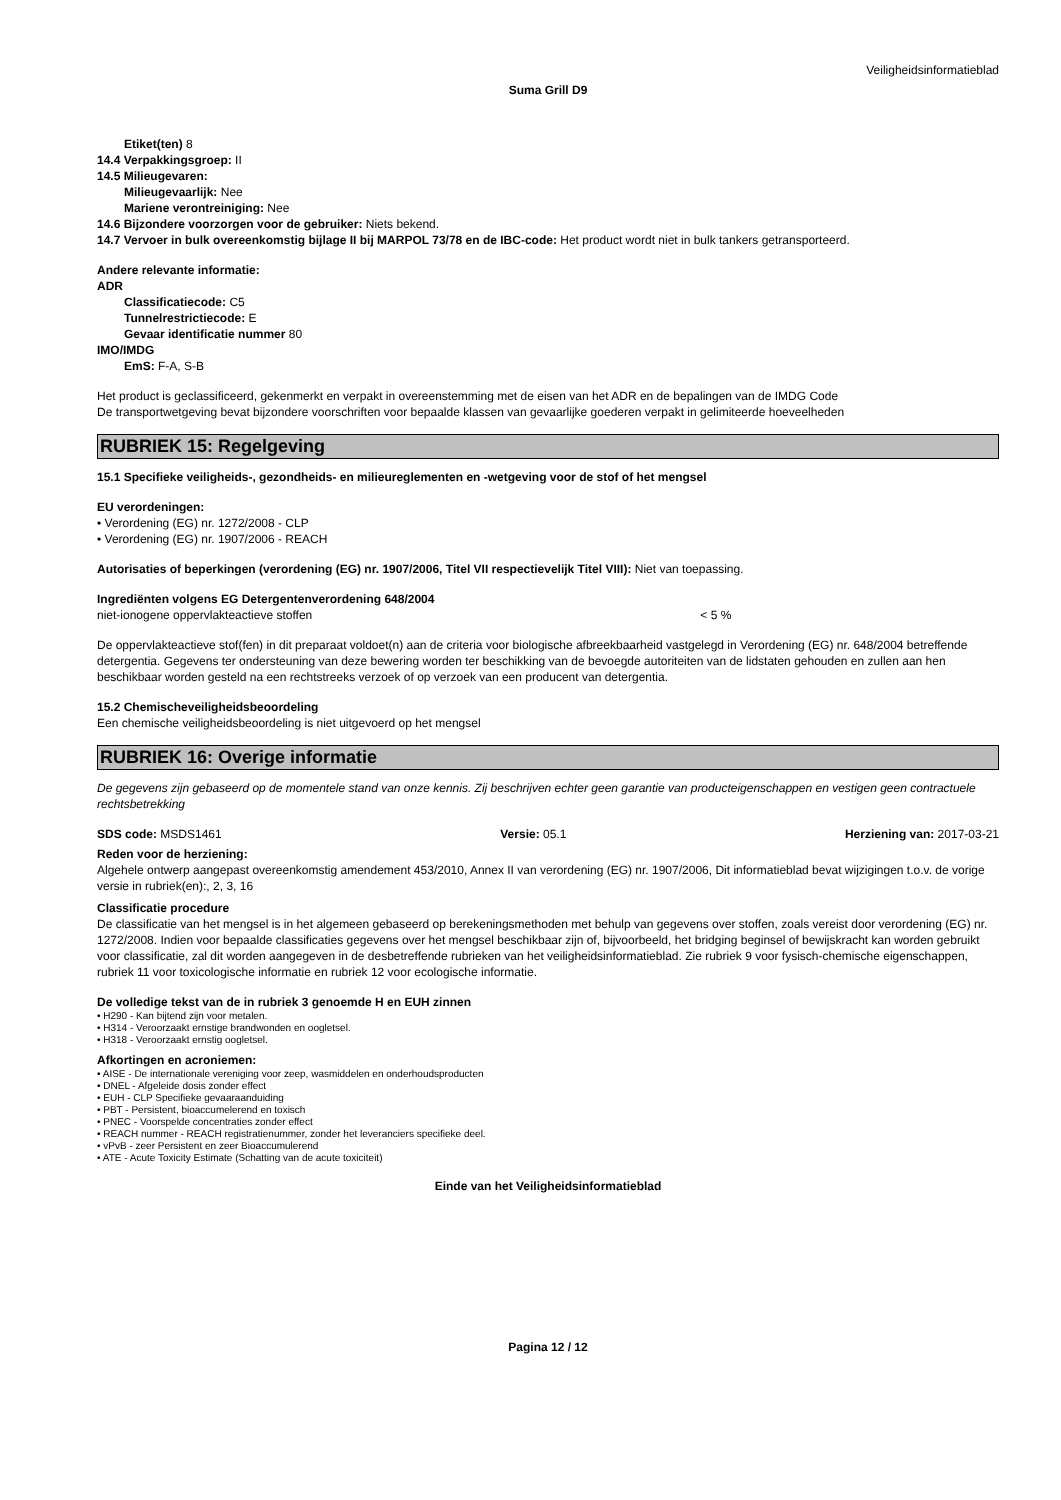Veiligheidsinformatieblad
Suma Grill D9
Etiket(ten) 8
14.4 Verpakkingsgroep: II
14.5 Milieugevaren:
Milieugevaarlijk: Nee
Mariene verontreiniging: Nee
14.6 Bijzondere voorzorgen voor de gebruiker: Niets bekend.
14.7 Vervoer in bulk overeenkomstig bijlage II bij MARPOL 73/78 en de IBC-code: Het product wordt niet in bulk tankers getransporteerd.
Andere relevante informatie:
ADR
Classificatiecode: C5
Tunnelrestrictiecode: E
Gevaar identificatie nummer 80
IMO/IMDG
EmS: F-A, S-B
Het product is geclassificeerd, gekenmerkt en verpakt in overeenstemming met de eisen van het ADR en de bepalingen van de IMDG Code
De transportwetgeving bevat bijzondere voorschriften voor bepaalde klassen van gevaarlijke goederen verpakt in gelimiteerde hoeveelheden
RUBRIEK 15: Regelgeving
15.1 Specifieke veiligheids-, gezondheids- en milieureglementen en -wetgeving voor de stof of het mengsel
EU verordeningen:
• Verordening (EG) nr. 1272/2008 - CLP
• Verordening (EG) nr. 1907/2006 - REACH
Autorisaties of beperkingen (verordening (EG) nr. 1907/2006, Titel VII respectievelijk Titel VIII): Niet van toepassing.
Ingrediënten volgens EG Detergentenverordening 648/2004
niet-ionogene oppervlakteactieve stoffen < 5 %
De oppervlakteactieve stof(fen) in dit preparaat voldoet(n) aan de criteria voor biologische afbreekbaarheid vastgelegd in Verordening (EG) nr. 648/2004 betreffende detergentia. Gegevens ter ondersteuning van deze bewering worden ter beschikking van de bevoegde autoriteiten van de lidstaten gehouden en zullen aan hen beschikbaar worden gesteld na een rechtstreeks verzoek of op verzoek van een producent van detergentia.
15.2 Chemischeveiligheidsbeoordeling
Een chemische veiligheidsbeoordeling is niet uitgevoerd op het mengsel
RUBRIEK 16: Overige informatie
De gegevens zijn gebaseerd op de momentele stand van onze kennis. Zij beschrijven echter geen garantie van producteigenschappen en vestigen geen contractuele rechtsbetrekking
SDS code: MSDS1461 Versie: 05.1 Herziening van: 2017-03-21
Reden voor de herziening:
Algehele ontwerp aangepast overeenkomstig amendement 453/2010, Annex II van verordening (EG) nr. 1907/2006, Dit informatieblad bevat wijzigingen t.o.v. de vorige versie in rubriek(en):, 2, 3, 16
Classificatie procedure
De classificatie van het mengsel is in het algemeen gebaseerd op berekeningsmethoden met behulp van gegevens over stoffen, zoals vereist door verordening (EG) nr. 1272/2008. Indien voor bepaalde classificaties gegevens over het mengsel beschikbaar zijn of, bijvoorbeeld, het bridging beginsel of bewijskracht kan worden gebruikt voor classificatie, zal dit worden aangegeven in de desbetreffende rubrieken van het veiligheidsinformatieblad. Zie rubriek 9 voor fysisch-chemische eigenschappen, rubriek 11 voor toxicologische informatie en rubriek 12 voor ecologische informatie.
De volledige tekst van de in rubriek 3 genoemde H en EUH zinnen
• H290 - Kan bijtend zijn voor metalen.
• H314 - Veroorzaakt ernstige brandwonden en oogletsel.
• H318 - Veroorzaakt ernstig oogletsel.
Afkortingen en acroniemen:
• AISE - De internationale vereniging voor zeep, wasmiddelen en onderhoudsproducten
• DNEL - Afgeleide dosis zonder effect
• EUH - CLP Specifieke gevaaraanduiding
• PBT - Persistent, bioaccumelerend en toxisch
• PNEC - Voorspelde concentraties zonder effect
• REACH nummer - REACH registratienummer, zonder het leveranciers specifieke deel.
• vPvB - zeer Persistent en zeer Bioaccumulerend
• ATE - Acute Toxicity Estimate (Schatting van de acute toxiciteit)
Einde van het Veiligheidsinformatieblad
Pagina 12 / 12